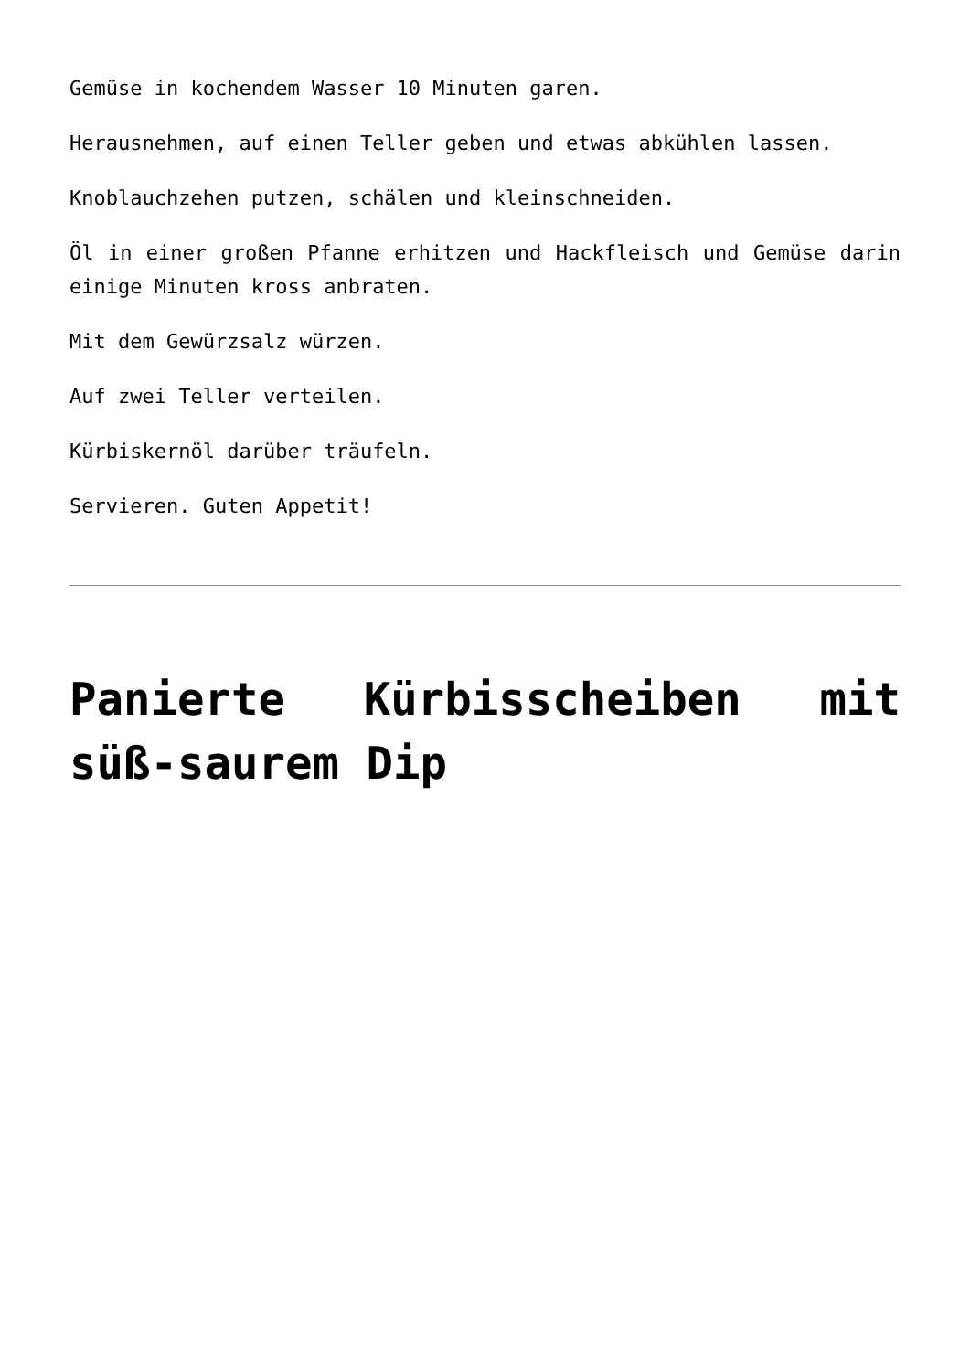Gemüse in kochendem Wasser 10 Minuten garen.
Herausnehmen, auf einen Teller geben und etwas abkühlen lassen.
Knoblauchzehen putzen, schälen und kleinschneiden.
Öl in einer großen Pfanne erhitzen und Hackfleisch und Gemüse darin einige Minuten kross anbraten.
Mit dem Gewürzsalz würzen.
Auf zwei Teller verteilen.
Kürbiskernöl darüber träufeln.
Servieren. Guten Appetit!
Panierte Kürbisscheiben mit süß-saurem Dip